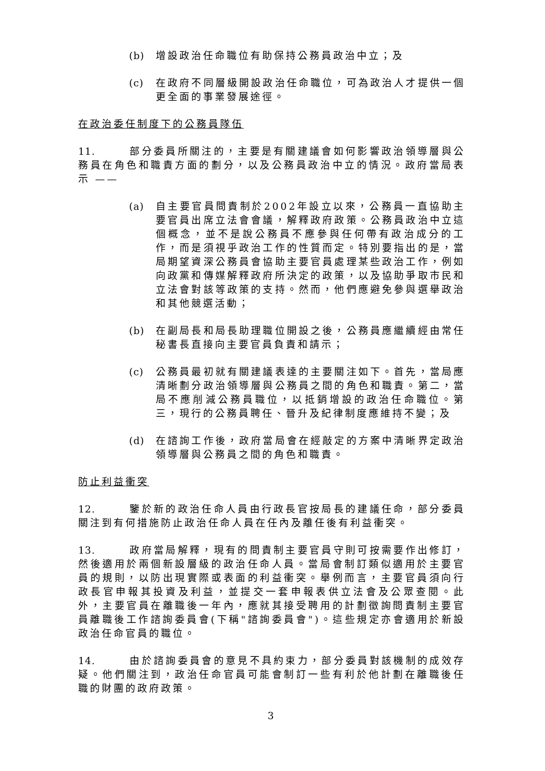(b) 增設政治任命職位有助保持公務員政治中立；及
(c) 在政府不同層級開設政治任命職位，可為政治人才提供一個更全面的事業發展途徑。
在政治委任制度下的公務員隊伍
11. 部分委員所關注的，主要是有關建議會如何影響政治領導層與公務員在角色和職責方面的劃分，以及公務員政治中立的情況。政府當局表示 ——
(a) 自主要官員問責制於2002年設立以來，公務員一直協助主要官員出席立法會會議，解釋政府政策。公務員政治中立這個概念，並不是說公務員不應參與任何帶有政治成分的工作，而是須視乎政治工作的性質而定。特別要指出的是，當局期望資深公務員會協助主要官員處理某些政治工作，例如向政黨和傳媒解釋政府所決定的政策，以及協助爭取市民和立法會對該等政策的支持。然而，他們應避免參與選舉政治和其他競選活動；
(b) 在副局長和局長助理職位開設之後，公務員應繼續經由常任秘書長直接向主要官員負責和請示；
(c) 公務員最初就有關建議表達的主要關注如下。首先，當局應清晰劃分政治領導層與公務員之間的角色和職責。第二，當局不應削減公務員職位，以抵銷增設的政治任命職位。第三，現行的公務員聘任、晉升及紀律制度應維持不變；及
(d) 在諮詢工作後，政府當局會在經敲定的方案中清晰界定政治領導層與公務員之間的角色和職責。
防止利益衝突
12. 鑒於新的政治任命人員由行政長官按局長的建議任命，部分委員關注到有何措施防止政治任命人員在任內及離任後有利益衝突。
13. 政府當局解釋，現有的問責制主要官員守則可按需要作出修訂，然後適用於兩個新設層級的政治任命人員。當局會制訂類似適用於主要官員的規則，以防出現實際或表面的利益衝突。舉例而言，主要官員須向行政長官申報其投資及利益，並提交一套申報表供立法會及公眾查閱。此外，主要官員在離職後一年內，應就其接受聘用的計劃徵詢問責制主要官員離職後工作諮詢委員會(下稱"諮詢委員會")。這些規定亦會適用於新設政治任命官員的職位。
14. 由於諮詢委員會的意見不具約束力，部分委員對該機制的成效存疑。他們關注到，政治任命官員可能會制訂一些有利於他計劃在離職後任職的財團的政府政策。
3